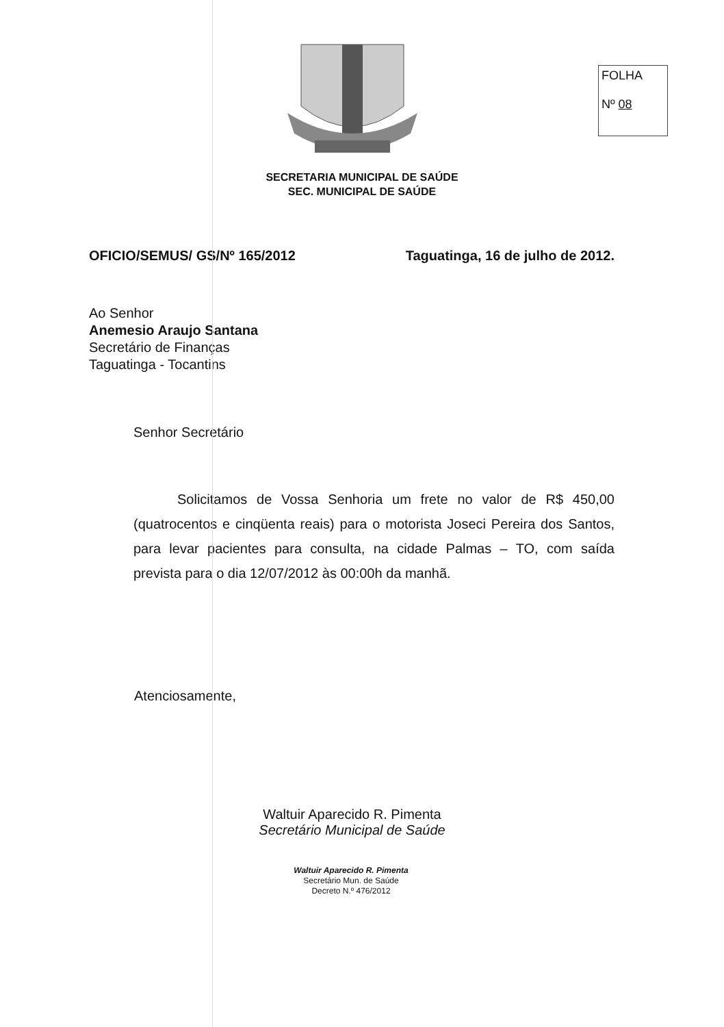FOLHA
Nº 08
SECRETARIA MUNICIPAL DE SAÚDE
SEC. MUNICIPAL DE SAÚDE
OFICIO/SEMUS/ GS/Nº 165/2012 Taguatinga, 16 de julho de 2012.
Ao Senhor
Anemesio Araujo Santana
Secretário de Finanças
Taguatinga - Tocantins
Senhor Secretário
Solicitamos de Vossa Senhoria um frete no valor de R$ 450,00 (quatrocentos e cinqüenta reais) para o motorista Joseci Pereira dos Santos, para levar pacientes para consulta, na cidade Palmas – TO, com saída prevista para o dia 12/07/2012 às 00:00h da manhã.
Atenciosamente,
Waltuir Aparecido R. Pimenta
Secretário Municipal de Saúde
Waltuir Aparecido R. Pimenta
Secretário Mun. de Saúde
Decreto N.º 476/2012